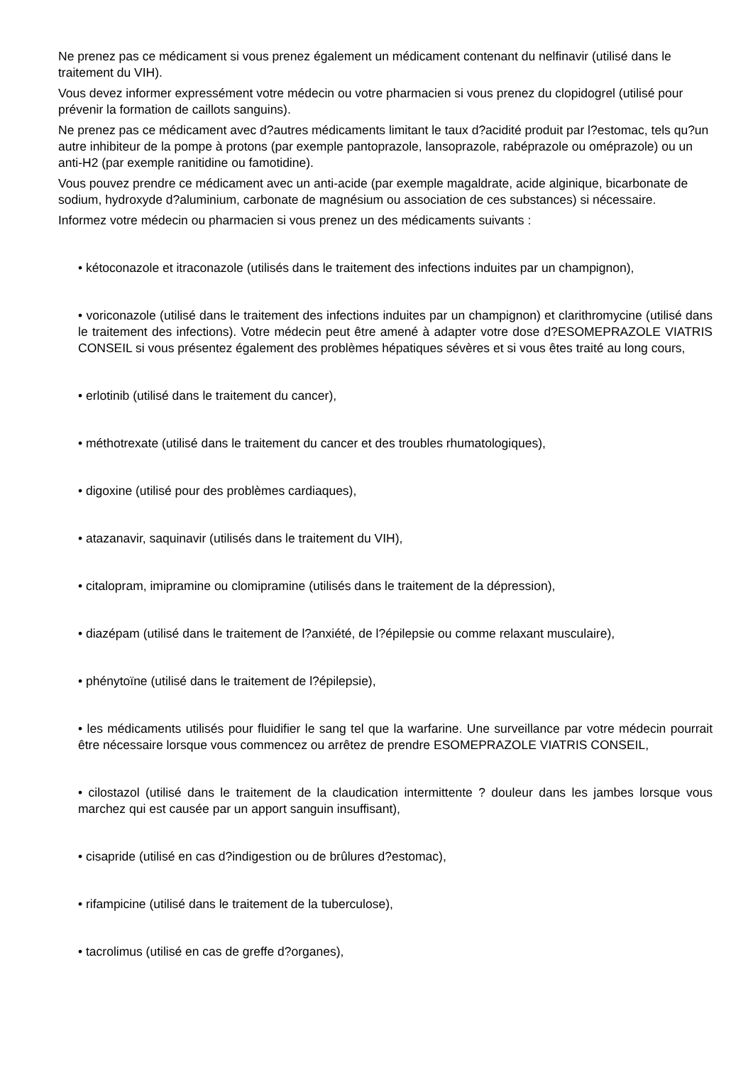Ne prenez pas ce médicament si vous prenez également un médicament contenant du nelfinavir (utilisé dans le traitement du VIH).
Vous devez informer expressément votre médecin ou votre pharmacien si vous prenez du clopidogrel (utilisé pour prévenir la formation de caillots sanguins).
Ne prenez pas ce médicament avec d?autres médicaments limitant le taux d?acidité produit par l?estomac, tels qu?un autre inhibiteur de la pompe à protons (par exemple pantoprazole, lansoprazole, rabéprazole ou oméprazole) ou un anti-H2 (par exemple ranitidine ou famotidine).
Vous pouvez prendre ce médicament avec un anti-acide (par exemple magaldrate, acide alginique, bicarbonate de sodium, hydroxyde d?aluminium, carbonate de magnésium ou association de ces substances) si nécessaire.
Informez votre médecin ou pharmacien si vous prenez un des médicaments suivants :
• kétoconazole et itraconazole (utilisés dans le traitement des infections induites par un champignon),
• voriconazole (utilisé dans le traitement des infections induites par un champignon) et clarithromycine (utilisé dans le traitement des infections). Votre médecin peut être amené à adapter votre dose d?ESOMEPRAZOLE VIATRIS CONSEIL si vous présentez également des problèmes hépatiques sévères et si vous êtes traité au long cours,
• erlotinib (utilisé dans le traitement du cancer),
• méthotrexate (utilisé dans le traitement du cancer et des troubles rhumatologiques),
• digoxine (utilisé pour des problèmes cardiaques),
• atazanavir, saquinavir (utilisés dans le traitement du VIH),
• citalopram, imipramine ou clomipramine (utilisés dans le traitement de la dépression),
• diazépam (utilisé dans le traitement de l?anxiété, de l?épilepsie ou comme relaxant musculaire),
• phénytoïne (utilisé dans le traitement de l?épilepsie),
• les médicaments utilisés pour fluidifier le sang tel que la warfarine. Une surveillance par votre médecin pourrait être nécessaire lorsque vous commencez ou arrêtez de prendre ESOMEPRAZOLE VIATRIS CONSEIL,
• cilostazol (utilisé dans le traitement de la claudication intermittente ? douleur dans les jambes lorsque vous marchez qui est causée par un apport sanguin insuffisant),
• cisapride (utilisé en cas d?indigestion ou de brûlures d?estomac),
• rifampicine (utilisé dans le traitement de la tuberculose),
• tacrolimus (utilisé en cas de greffe d?organes),